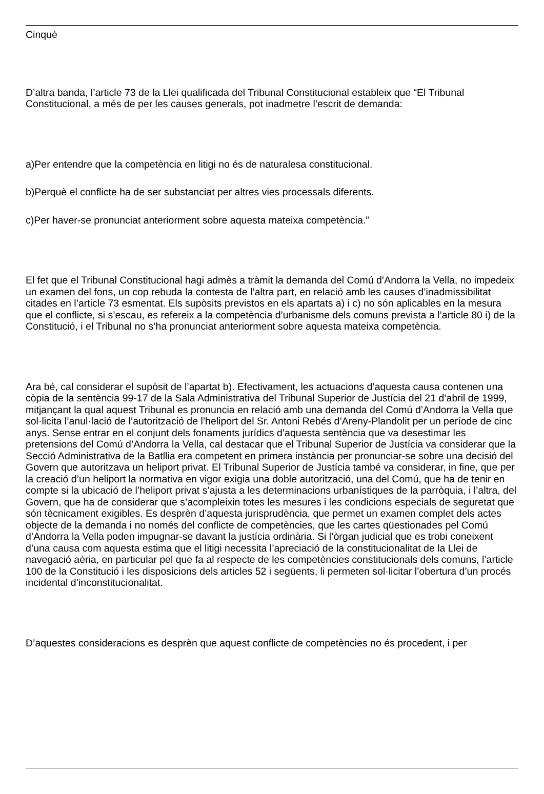Cinquè
D’altra banda, l’article 73 de la Llei qualificada del Tribunal Constitucional estableix que “El Tribunal Constitucional, a més de per les causes generals, pot inadmetre l’escrit de demanda:
a)Per entendre que la competència en litigi no és de naturalesa constitucional.
b)Perquè el conflicte ha de ser substanciat per altres vies processals diferents.
c)Per haver-se pronunciat anteriorment sobre aquesta mateixa competència.”
El fet que el Tribunal Constitucional hagi admès a tràmit la demanda del Comú d’Andorra la Vella, no impedeix un examen del fons, un cop rebuda la contesta de l’altra part, en relació amb les causes d’inadmissibilitat citades en l’article 73 esmentat. Els supòsits previstos en els apartats a) i c) no són aplicables en la mesura que el conflicte, si s’escau, es refereix a la competència d’urbanisme dels comuns prevista a l’article 80 i) de la Constitució, i el Tribunal no s’ha pronunciat anteriorment sobre aquesta mateixa competència.
Ara bé, cal considerar el supòsit de l’apartat b). Efectivament, les actuacions d’aquesta causa contenen una còpia de la sentència 99-17 de la Sala Administrativa del Tribunal Superior de Justícia del 21 d’abril de 1999, mitjançant la qual aquest Tribunal es pronuncia en relació amb una demanda del Comú d’Andorra la Vella que sol·licita l’anul·lació de l’autorització de l’heliport del Sr. Antoni Rebés d’Areny-Plandolit per un període de cinc anys. Sense entrar en el conjunt dels fonaments jurídics d’aquesta sentència que va desestimar les pretensions del Comú d’Andorra la Vella, cal destacar que el Tribunal Superior de Justícia va considerar que la Secció Administrativa de la Batllia era competent en primera instància per pronunciar-se sobre una decisió del Govern que autoritzava un heliport privat. El Tribunal Superior de Justícia també va considerar, in fine, que per la creació d’un heliport la normativa en vigor exigia una doble autorització, una del Comú, que ha de tenir en compte si la ubicació de l’heliport privat s’ajusta a les determinacions urbanístiques de la parròquia, i l’altra, del Govern, que ha de considerar que s’acompleixin totes les mesures i les condicions especials de seguretat que són tècnicament exigibles. Es desprèn d’aquesta jurisprudència, que permet un examen complet dels actes objecte de la demanda i no només del conflicte de competències, que les cartes qüestionades pel Comú d’Andorra la Vella poden impugnar-se davant la justícia ordinària. Si l’òrgan judicial que es trobi coneixent d’una causa com aquesta estima que el litigi necessita l’apreciació de la constitucionalitat de la Llei de navegació aèria, en particular pel que fa al respecte de les competències constitucionals dels comuns, l’article 100 de la Constitució i les disposicions dels articles 52 i següents, li permeten sol·licitar l’obertura d’un procés incidental d’inconstitucionalitat.
D’aquestes consideracions es desprèn que aquest conflicte de competències no és procedent, i per